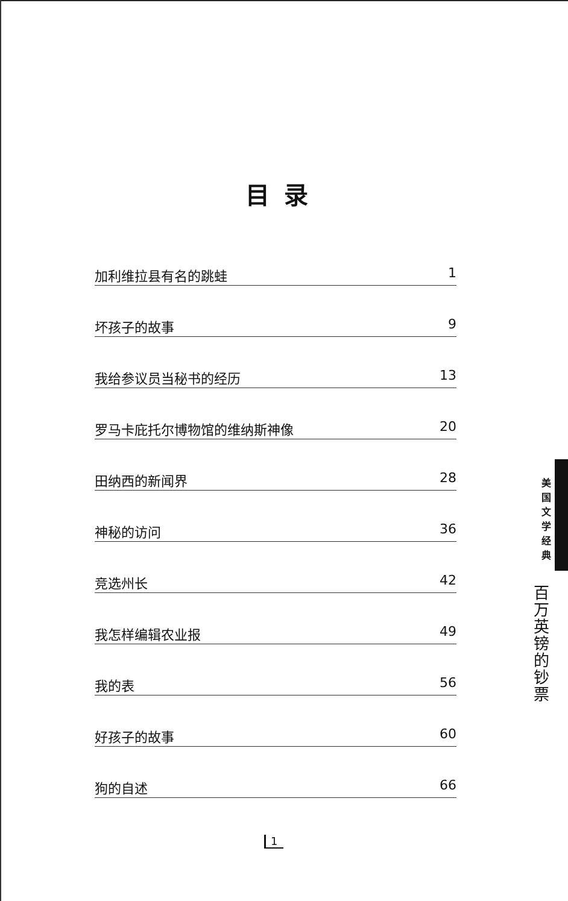目录
加利维拉县有名的跳蛙 1
坏孩子的故事 9
我给参议员当秘书的经历 13
罗马卡庇托尔博物馆的维纳斯神像 20
田纳西的新闻界 28
神秘的访问 36
竞选州长 42
我怎样编辑农业报 49
我的表 56
好孩子的故事 60
狗的自述 66
美
国
文
学
经
典
百
万
英
镑
的
钞
票
1